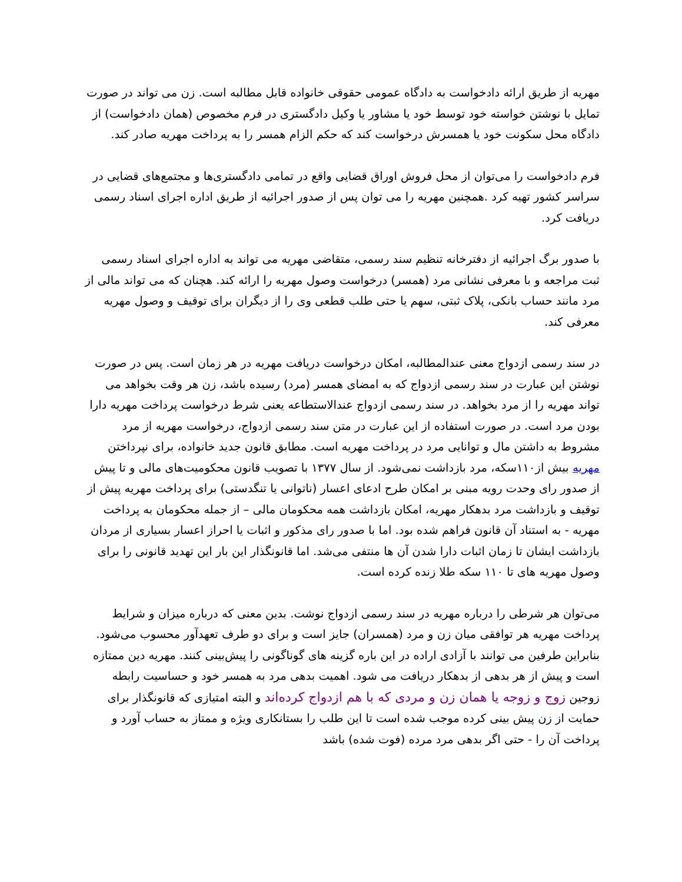مهریه از طریق ارائه دادخواست به دادگاه عمومی حقوقی خانواده قابل مطالبه است. زن می تواند در صورت تمایل با نوشتن خواسته خود توسط خود یا مشاور یا وکیل دادگستری در فرم مخصوص (همان دادخواست) از دادگاه محل سکونت خود یا همسرش درخواست کند که حکم الزام همسر را به پرداخت مهریه صادر کند.
فرم دادخواست را می‌توان از محل فروش اوراق قضایی واقع در تمامی دادگستری‌ها و مجتمع‌های قضایی در سراسر کشور تهیه کرد .همچنین مهریه را می توان پس از صدور اجرائیه از طریق اداره اجرای اسناد رسمی دریافت کرد.
با صدور برگ اجرائیه از دفترخانه تنظیم سند رسمی، متقاضی مهریه می تواند به اداره اجرای اسناد رسمی ثبت مراجعه و با معرفی نشانی مرد (همسر) درخواست وصول مهریه را ارائه کند. هچنان که می تواند مالی از مرد مانند حساب بانکی، پلاک ثبتی، سهم یا حتی طلب قطعی وی را از دیگران برای توقیف و وصول مهریه معرفی کند.
در سند رسمی ازدواج معنی عندالمطالبه، امکان درخواست دریافت مهریه در هر زمان است. پس در صورت نوشتن این عبارت در سند رسمی ازدواج که به امضای همسر (مرد) رسیده باشد، زن هر وقت بخواهد می تواند مهریه را از مرد بخواهد. در سند رسمی ازدواج عندالاستطاعه یعنی شرط درخواست پرداخت مهریه دارا بودن مرد است. در صورت استفاده از این عبارت در متن سند رسمی ازدواج، درخواست مهریه از مرد مشروط به داشتن مال و توانایی مرد در پرداخت مهریه است. مطابق قانون جدید خانواده، برای نپرداختن مهریه بیش از۱۱۰سکه، مرد بازداشت نمی‌شود. از سال ۱۳۷۷ با تصویب قانون محکومیت‌های مالی و تا پیش از صدور رای وحدت رویه مبنی بر امکان طرح ادعای اعسار (ناتوانی یا تنگدستی) برای پرداخت مهریه پیش از توقیف و بازداشت مرد بدهکار مهریه، امکان بازداشت همه محکومان مالی – از جمله محکومان به پرداخت مهریه - به استناد آن قانون فراهم شده بود. اما با صدور رای مذکور و اثبات یا احراز اعسار بسیاری از مردان بازداشت ایشان تا زمان اثبات دارا شدن آن ها منتفی می‌شد. اما قانونگذار این بار این تهدید قانونی را برای وصول مهریه های تا ۱۱۰ سکه طلا زنده کرده است.
می‌توان هر شرطی را درباره مهریه در سند رسمی ازدواج نوشت. بدین معنی که درباره میزان و شرایط پرداخت مهریه هر توافقی میان زن و مرد (همسران) جایز است و برای دو طرف تعهدآور محسوب می‌شود. بنابراین طرفین می توانند با آزادی اراده در این باره گزینه های گوناگونی را پیش‌بینی کنند. مهریه دین ممتازه است و پیش از هر بدهی از بدهکار دریافت می شود. اهمیت بدهی مرد به همسر خود و حساسیت رابطه زوجین زوج و زوجه یا همان زن و مردی که با هم ازدواج کرده‌اند و البته امتیازی که قانونگذار برای حمایت از زن پیش بینی کرده موجب شده است تا این طلب را بستانکاری ویژه و ممتاز به حساب آورد و پرداخت آن را - حتی اگر بدهی مرد مرده (فوت شده) باشد